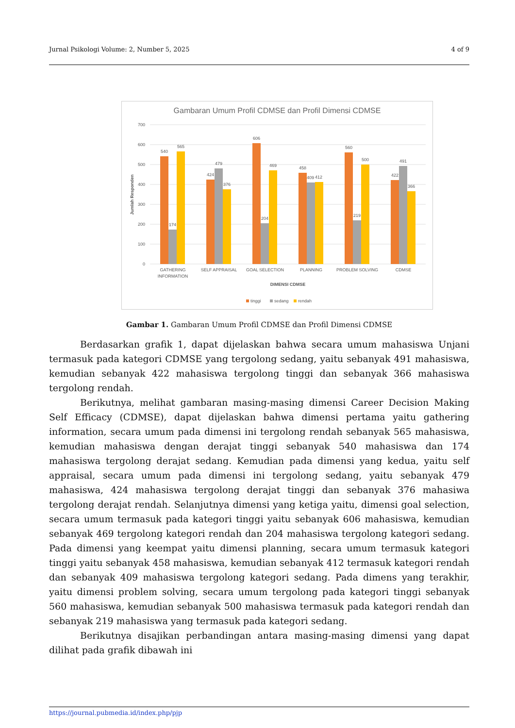Jurnal Psikologi Volume: 2, Number 5, 2025 4 of 9
Gambaran Umum Profil CDMSE dan Profil Dimensi CDMSE
700
600
500
400
300
200
100
0
Jumlah Responden
540
174
565
424
479
376
606
204
469
458
409
412
560
219
500
422
491
366
GATHERING
INFORMATION
SELF APPRAISAL
GOAL SELECTION
PLANNING
PROBLEM SOLVING
CDMSE
DIMENSI CDMSE
tinggi
sedang
rendah
Gambar 1. Gambaran Umum Profil CDMSE dan Profil Dimensi CDMSE
Berdasarkan grafik 1, dapat dijelaskan bahwa secara umum mahasiswa Unjani termasuk pada kategori CDMSE yang tergolong sedang, yaitu sebanyak 491 mahasiswa, kemudian sebanyak 422 mahasiswa tergolong tinggi dan sebanyak 366 mahasiswa tergolong rendah.
Berikutnya, melihat gambaran masing-masing dimensi Career Decision Making Self Efficacy (CDMSE), dapat dijelaskan bahwa dimensi pertama yaitu gathering information, secara umum pada dimensi ini tergolong rendah sebanyak 565 mahasiswa, kemudian mahasiswa dengan derajat tinggi sebanyak 540 mahasiswa dan 174 mahasiswa tergolong derajat sedang. Kemudian pada dimensi yang kedua, yaitu self appraisal, secara umum pada dimensi ini tergolong sedang, yaitu sebanyak 479 mahasiswa, 424 mahasiswa tergolong derajat tinggi dan sebanyak 376 mahasiwa tergolong derajat rendah. Selanjutnya dimensi yang ketiga yaitu, dimensi goal selection, secara umum termasuk pada kategori tinggi yaitu sebanyak 606 mahasiswa, kemudian sebanyak 469 tergolong kategori rendah dan 204 mahasiswa tergolong kategori sedang. Pada dimensi yang keempat yaitu dimensi planning, secara umum termasuk kategori tinggi yaitu sebanyak 458 mahasiswa, kemudian sebanyak 412 termasuk kategori rendah dan sebanyak 409 mahasiswa tergolong kategori sedang. Pada dimens yang terakhir, yaitu dimensi problem solving, secara umum tergolong pada kategori tinggi sebanyak 560 mahasiswa, kemudian sebanyak 500 mahasiswa termasuk pada kategori rendah dan sebanyak 219 mahasiswa yang termasuk pada kategori sedang.
Berikutnya disajikan perbandingan antara masing-masing dimensi yang dapat dilihat pada grafik dibawah ini
https://journal.pubmedia.id/index.php/pjp